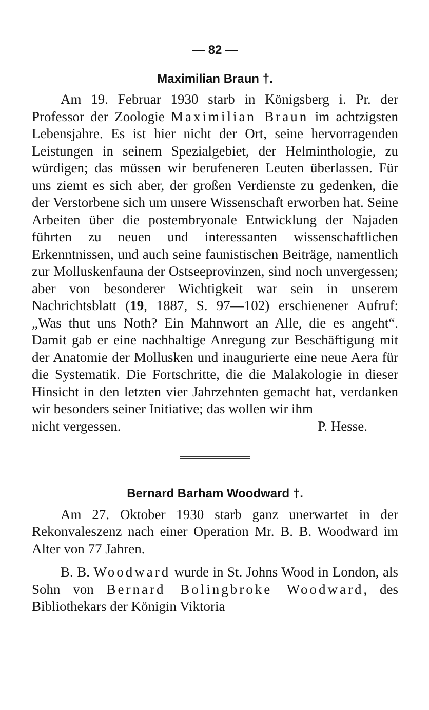— 82 —
Maximilian Braun †.
Am 19. Februar 1930 starb in Königsberg i. Pr. der Professor der Zoologie Maximilian Braun im achtzigsten Lebensjahre. Es ist hier nicht der Ort, seine hervorragenden Leistungen in seinem Spezialgebiet, der Helminthologie, zu würdigen; das müssen wir berufeneren Leuten überlassen. Für uns ziemt es sich aber, der großen Verdienste zu gedenken, die der Verstorbene sich um unsere Wissenschaft erworben hat. Seine Arbeiten über die postembryonale Entwicklung der Najaden führten zu neuen und interessanten wissenschaftlichen Erkenntnissen, und auch seine faunistischen Beiträge, namentlich zur Molluskenfauna der Ostseeprovinzen, sind noch unvergessen; aber von besonderer Wichtigkeit war sein in unserem Nachrichtsblatt (19, 1887, S. 97—102) erschienener Aufruf: „Was thut uns Noth? Ein Mahnwort an Alle, die es angeht“. Damit gab er eine nachhaltige Anregung zur Beschäftigung mit der Anatomie der Mollusken und inaugurierte eine neue Aera für die Systematik. Die Fortschritte, die die Malakologie in dieser Hinsicht in den letzten vier Jahrzehnten gemacht hat, verdanken wir besonders seiner Initiative; das wollen wir ihm
nicht vergessen. P. Hesse.
Bernard Barham Woodward †.
Am 27. Oktober 1930 starb ganz unerwartet in der Rekonvaleszenz nach einer Operation Mr. B. B. Woodward im Alter von 77 Jahren.
B. B. Woodward wurde in St. Johns Wood in London, als Sohn von Bernard Bolingbroke Woodward, des Bibliothekars der Königin Viktoria